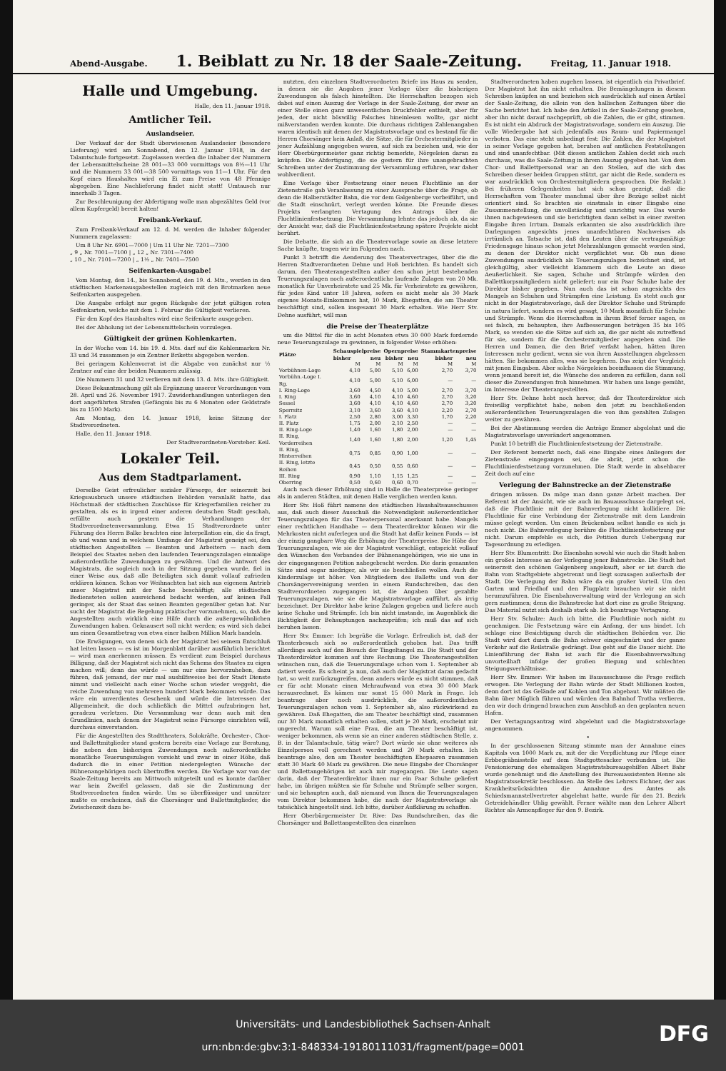Abend-Ausgabe.
1. Beiblatt zu Nr. 18 der Saale-Zeitung.
Freitag, 11. Januar 1918.
Halle und Umgebung.
Halle, den 11. Januar 1918.
Amtlicher Teil.
Auslandseier.
Der Verkauf der der Stadt überwiesenen Auslandseier (besondere Lieferung) wird am Sonnabend, den 12. Januar 1918, in der Talamtschule fortgesetzt. Zugelassen werden die Inhaber der Nummern der Lebensmittelscheine 28 001—33 000 vormittags von 8½—11 Uhr und die Nummern 33 001—38 500 vormittags von 11—1 Uhr. Für den Kopf eines Haushaltes wird ein Ei zum Preise von 48 Pfennige abgegeben. Eine Nachlieferung findet nicht statt! Umtausch nur innerhalb 3 Tagen.
Zur Beschleunigung der Abfertigung wolle man abgezähltes Geld (vor allem Kupfergeld) bereit halten!
Freibank-Verkauf.
Zum Freibank-Verkauf am 12. d. M. werden die Inhaber folgender Nummern zugelassen:
Um 8 Uhr Nr. 6901—7000 | Um 11 Uhr Nr. 7201—7300
„ 9 „ Nr. 7001—7100 | „ 12 „ Nr. 7301—7400
„ 10 „ Nr. 7101—7200 | „ 1½ „ Nr. 7401—7500
Seifenkarten-Ausgabe!
Vom Montag, den 14., bis Sonnabend, den 19. d. Mts., werden in den städtischen Markenausgabestellen zugleich mit den Brotmarken neue Seifenkarten ausgegeben.
Die Ausgabe erfolgt nur gegen Rückgabe der jetzt gültigen roten Seifenkarten, welche mit dem 1. Februar die Gültigkeit verlieren.
Für den Kopf des Haushaltes wird eine Seifenkarte ausgegeben.
Bei der Abholung ist der Lebensmittelschein vorzulegen.
Gültigkeit der grünen Kohlenkarten.
In der Woche vom 14. bis 19. d. Mts. darf auf die Kohlenmarken Nr. 33 und 34 zusammen je ein Zentner Briketts abgegeben werden.
Bei geringem Kohlenvorrat ist die Abgabe von zunächst nur ½ Zentner auf eine der beiden Nummern zulässig.
Die Nummern 31 und 32 verlieren mit dem 13. d. Mts. ihre Gültigkeit.
Diese Bekanntmachung gilt als Ergänzung unserer Verordnungen vom 28. April und 26. November 1917. Zuwiderhandlungen unterliegen den dort angeführten Strafen (Gefängnis bis zu 6 Monaten oder Geldstrafe bis zu 1500 Mark).
Am Montag, den 14. Januar 1918, keine Sitzung der Stadtverordneten.
Halle, den 11. Januar 1918.
Der Stadtverordneten-Vorsteher. Keil.
Lokaler Teil.
Aus dem Stadtparlament.
Derselbe Geist erfreulicher sozialer Fürsorge, der seinerzeit bei Kriegsausbruch unsere städtischen Behörden veranlaßt hatte, das Höchstmaß der städtischen Zuschüsse für Kriegerfamilien reicher zu gestalten, als es in irgend einer anderen deutschen Stadt geschah, erfüllte auch gestern die Verhandlungen der Stadtverordnetenversammlung. Etwa 15 Stadtverordnete unter Führung des Herrn Balke brachten eine Interpellation ein, die da fragt, ob und wann und in welchem Umfange der Magistrat geneigt sei, den städtischen Angestellten — Beamten und Arbeitern — nach dem Beispiel des Staates neben den laufenden Teuerungszulagen einmalige außerordentliche Zuwendungen zu gewähren. Und die Antwort des Magistrats, die sogleich noch in der Sitzung gegeben wurde, fiel in einer Weise aus, daß alle Beteiligten sich damit vollauf zufrieden erklären können. Schon vor Weihnachten hat sich aus eigenem Antrieb unser Magistrat mit der Sache beschäftigt; alle städtischen Bediensteten sollen ausreichend bedacht werden, auf keinen Fall geringer, als der Staat das seinen Beamten gegenüber getan hat. Nur sucht der Magistrat die Regelung praktischer vorzunehmen, so, daß die Angestellten auch wirklich eine Hilfe durch die außergewöhnlichen Zuwendungen haben. Geknausert soll nicht werden; es wird sich dabei um einen Gesamtbetrag von etwa einer halben Million Mark handeln.
Die Erwägungen, von denen sich der Magistrat bei seinem Entschluß hat leiten lassen — es ist im Morgenblatt darüber ausführlich berichtet — wird man anerkennen müssen. Es verdient zum Beispiel durchaus Billigung, daß der Magistrat sich nicht das Schema des Staates zu eigen machen will; denn das würde — um nur eins hervorzuheben, dazu führen, daß jemand, der nur mal aushilfsweise bei der Stadt Dienste nimmt und vielleicht nach einer Woche schon wieder weggeht, die reiche Zuwendung von mehreren hundert Mark bekommen würde. Das wäre ein unverdientes Geschenk und würde die Interessen der Allgemeinheit, die doch schließlich die Mittel aufzubringen hat, geradezu verletzen. Die Versammlung war denn auch mit den Grundlinien, nach denen der Magistrat seine Fürsorge einrichten will, durchaus einverstanden.
Für die Angestellten des Stadttheaters, Solokräfte, Orchester-, Chor- und Ballettmitglieder stand gestern bereits eine Vorlage zur Beratung, die neben den bisherigen Zuwendungen noch außerordentliche monatliche Teuerungszulagen vorsieht und zwar in einer Höhe, daß dadurch die in einer Petition niedergelegten Wünsche der Bühnenangehörigen noch übertroffen werden. Die Vorlage war von der Saale-Zeitung bereits am Mittwoch mitgeteilt und es konnte darüber war kein Zweifel gelassen, daß sie die Zustimmung der Stadtverordneten finden würde. Um so überflüssiger und unnützer mußte es erscheinen, daß die Chorsänger und Ballettmitglieder, die Zwischenzeit dazu be-
nutzten, den einzelnen Stadtverordneten Briefe ins Haus zu senden, in denen sie die Angaben jener Vorlage über die bisherigen Zuwendungen als falsch hinstellten. Die Herrschaften bezogen sich dabei auf einen Auszug der Vorlage in der Saale-Zeitung, der zwar an einer Stelle einen ganz unwesentlichen Druckfehler enthielt, aber für jeden, der nicht böswillig Falsches hineinlesen wollte, gar nicht mißverstanden werden konnte. Die durchaus richtigen Zahlenangaben waren identisch mit denen der Magistratsvorlage und es bestand für die Herren Chorsänger kein Anlaß, die Sätze, die für Orchestermitglieder in jener Aufzählung angegeben waren, auf sich zu beziehen und, wie der Herr Oberbürgermeister ganz richtig bemerkte, Nörgeleien daran zu knüpfen. Die Abfertigung, die sie gestern für ihre unangebrachten Schreiben unter der Zustimmung der Versammlung erfuhren, war daher wohlverdient.
Eine Vorlage über Festsetzung einer neuen Fluchtlinie an der Zietenstraße gab Veranlassung zu einer Aussprache über die Frage, ob denn die Halberstädter Bahn, die vor dem Galgenberge vorbeiführt, und die Stadt einschnürt, verlegt werden könne. Die Freunde dieses Projekts verlangten Vertagung des Antrags über die Fluchtlinienfestsetzung. Die Versammlung lehnte das jedoch ab, da sie der Ansicht war, daß die Fluchtlinienfestsetzung spätere Projekte nicht berührt.
Die Debatte, die sich an die Theatervorlage sowie an diese letztere Sache knüpfte, tragen wir im Folgenden nach.
Punkt 3 betrifft die Aenderung des Theatervertrages, über die die Herren Stadtverordneten Dehne und Hoß berichten. Es handelt sich darum, den Theaterangestellten außer den schon jetzt bestehenden Teuerungszulagen noch außerordentliche laufende Zulagen von 20 Mk. monatlich für Unverheiratete und 25 Mk. für Verheiratete zu gewähren, für jedes Kind unter 18 Jahren, sofern es nicht mehr als 30 Mark eigenes Monats-Einkommen hat, 10 Mark, Ehegatten, die am Theater beschäftigt sind, sollen insgesamt 30 Mark erhalten. Wie Herr Stv. Dehne ausführt, will man
die Preise der Theaterplätze
um die Mittel für die in acht Monaten etwa 30 000 Mark fordernde neue Teuerungszulage zu gewinnen, in folgender Weise erhöhen:
| Plätze | Schauspielpreise | | Opernpreise | | Stammkartenpreise | |
| --- | --- | --- | --- | --- | --- | --- |
| | bisher | neu | bisher | neu | bisher | neu |
| | M | M | M | M | M | M |
| Vorbühnen-Loge | 4,10 | 5,00 | 5,10 | 6,00 | 2,70 | 3,70 |
| Vorbühn.-Loge I. Rg. | 4,10 | 5,00 | 5,10 | 6,00 | — | — |
| I. Ring-Loge | 3,60 | 4,50 | 4,10 | 5,00 | 2,70 | 3,70 |
| I. Ring | 3,60 | 4,10 | 4,10 | 4,60 | 2,70 | 3,20 |
| Sessel | 3,60 | 4,10 | 4,10 | 4,60 | 2,70 | 3,20 |
| Sperrsitz | 3,10 | 3,60 | 3,60 | 4,10 | 2,20 | 2,70 |
| I. Platz | 2,50 | 2,80 | 3,00 | 3,30 | 1,70 | 2,20 |
| II. Platz | 1,75 | 2,00 | 2,10 | 2,50 | — | — |
| II. Ring-Loge | 1,40 | 1,60 | 1,80 | 2,00 | — | — |
| II. Ring, Vorderreihen | 1,40 | 1,60 | 1,80 | 2,00 | 1,20 | 1,45 |
| II. Ring, Hinterreihen | 0,75 | 0,85 | 0,90 | 1,00 | — | — |
| II. Ring, letzte Reihen | 0,45 | 0,50 | 0,55 | 0,60 | — | — |
| III. Ring | 0,90 | 1,10 | 1,15 | 1,25 | — | — |
| Oberring | 0,50 | 0,60 | 0,60 | 0,70 | — | — |
Auch nach dieser Erhöhung sind in Halle die Theaterpreise geringer als in anderen Städten, mit denen Halle verglichen werden kann.
Herr Stv. Hoß führt namens des städtischen Haushaltsausschusses aus, daß auch dieser Ausschuß die Notwendigkeit außerordentlicher Teuerungszulagen für das Theaterpersonal anerkannt habe. Mangels einer rechtlichen Handhabe — dem Theaterdirektor können wir die Mehrkosten nicht auferlegen und die Stadt hat dafür keinen Fonds — ist der einzig gangbare Weg die Erhöhung der Theaterpreise. Die Höhe der Teuerungszulagen, wie sie der Magistrat vorschlägt, entspricht vollauf den Wünschen des Verbandes der Bühnenangehörigen, wie sie uns in der eingegangenen Petition nahegebracht werden. Die darin genannten Sätze sind sogar niedriger, als wir sie beschließen wollen. Auch die Kinderzulage ist höher. Von Mitgliedern des Balletts und von der Chorsängervereinigung werden in einem Rundschreiben, das den Stadtverordneten zugegangen ist, die Angaben über gezahlte Teuerungszulagen, wie sie die Magistratsvorlage aufführt, als irrig bezeichnet. Der Direktor habe keine Zulagen gegeben und liefere auch keine Schuhe und Strümpfe. Ich bin nicht imstande, im Augenblick die Richtigkeit der Behauptungen nachzuprüfen; ich muß das auf sich beruhen lassen.
Herr Stv. Emmer: Ich begrüße die Vorlage. Erfreulich ist, daß der Theaterbesuch sich so außerordentlich gehoben hat. Das trifft allerdings auch auf den Besuch der Tingeltangel zu. Die Stadt und der Theaterdirektor kommen auf ihre Rechnung. Die Theaterangestellten wünschen nun, daß die Teuerungszulage schon vom 1. September ab datiert werde. Es scheint ja nun, daß auch der Magistrat daran gedacht hat, so weit zurückzugreifen, denn anders würde es nicht stimmen, daß er für acht Monate einen Mehraufwand von etwa 30 000 Mark herausrechnet. Es kämen nur sonst 15 000 Mark in Frage. Ich beantrage aber noch ausdrücklich, die außerordentlichen Teuerungszulagen schon vom 1. September ab, also rückwirkend zu gewähren. Daß Ehegatten, die am Theater beschäftigt sind, zusammen nur 30 Mark monatlich erhalten sollen, statt je 20 Mark, erscheint mir ungerecht. Warum soll eine Frau, die am Theater beschäftigt ist, weniger bekommen, als wenn sie an einer anderen städtischen Stelle, z. B. in der Talamtschule, tätig wäre? Dort würde sie ohne weiteres als Einzelperson voll gerechnet werden und 20 Mark erhalten. Ich beantrage also, den am Theater beschäftigten Ehepaaren zusammen statt 30 Mark 40 Mark zu gewähren. Die neue Eingabe der Chorsänger und Ballettangehörigen ist auch mir zugegangen. Die Leute sagen darin, daß der Theaterdirektor ihnen nur ein Paar Schuhe geliefert habe, im übrigen müßten sie für Schuhe und Strümpfe selber sorgen, und sie behaupten auch, daß niemand von Ihnen die Teuerungszulagen vom Direktor bekommen habe, die nach der Magistratsvorlage als tatsächlich hingestellt sind. Ich bitte, darüber Aufklärung zu schaffen.
Herr Oberbürgermeister Dr. Rive: Das Rundschreiben, das die Chorsänger und Ballettangestellten den einzelnen
Stadtverordneten haben zugehen lassen, ist eigentlich ein Privatbrief. Der Magistrat hat ihn nicht erhalten. Die Bemängelungen in diesem Schreiben knüpfen an und beziehen sich ausdrücklich auf einen Artikel der Saale-Zeitung, die allein von den hallischen Zeitungen über die Sache berichtet hat. Ich habe den Artikel in der Saale-Zeitung gesehen, aber ihn nicht darauf nachgeprüft, ob die Zahlen, die er gibt, stimmen. Es ist nicht ein Abdruck der Magistratsvorlage, sondern ein Auszug. Die volle Wiedergabe hat sich jedenfalls aus Raum- und Papiermangel verboten. Das eine steht unbedingt fest: Die Zahlen, die der Magistrat in seiner Vorlage gegeben hat, beruhen auf amtlichen Feststellungen und sind unanfechtbar. (Mit diesen amtlichen Zahlen deckt sich auch durchaus, was die Saale-Zeitung in ihrem Auszug gegeben hat. Von dem Chor- und Ballettpersonal war an den Stellen, auf die sich das Schreiben dieser beiden Gruppen stützt, gar nicht die Rede, sondern es war ausdrücklich von Orchestermitgliedern gesprochen. Die Redakt.) Bei früheren Gelegenheiten hat sich schon gezeigt, daß die Herrschaften vom Theater manchmal über ihre Bezüge selbst nicht orientiert sind. So brachten sie einstmals in einer Eingabe eine Zusammenstellung, die unvollständig und unrichtig war. Das wurde ihnen nachgewiesen und sie berichtigten dann selbst in einer zweiten Eingabe ihren Irrtum. Damals erkannten sie also ausdrücklich ihre Darlegungen angesichts jenes unanfechtbaren Nachweises als irrtümlich an. Tatsache ist, daß den Leuten über die vertragsmäßige Friedensgage hinaus schon jetzt Mehrzahlungen gemacht worden sind, zu denen der Direktor nicht verpflichtet war. Ob nun diese Zuwendungen ausdrücklich als Teuerungszulagen bezeichnet sind, ist gleichgültig, aber vielleicht klammern sich die Leute an diese Aeußerlichkeit. Sie sagen, Schuhe und Strümpfe würden den Ballettkorpsmitgliedern nicht geliefert; nur ein Paar Schuhe habe der Direktor bisher gegeben. Nun auch das ist schon angesichts des Mangels an Schuhen und Strümpfen eine Leistung. Es steht auch gar nicht in der Magistratsvorlage, daß der Direktor Schuhe und Strümpfe in natura liefert, sondern es wird gesagt, 10 Mark monatlich für Schuhe und Strümpfe. Wenn die Herrschaften in ihrem Brief ferner sagen, es sei falsch, zu behaupten, ihre Aufbesserungen betrügen 35 bis 105 Mark, so wenden sie die Sätze auf sich an, die gar nicht als zutreffend für sie, sondern für die Orchestermitglieder angegeben sind. Die Herren und Damen, die den Brief verfaßt haben, hätten ihren Interessen mehr gedient, wenn sie von ihren Ausstellungen abgelassen hätten. Sie bekommen alles, was sie begehren. Das zeigt der Vergleich mit jenen Eingaben. Aber solche Nörgeleien beeinflussen die Stimmung, wenn jemand bereit ist, die Wünsche des anderen zu erfüllen, dann soll dieser die Zuwendungen froh hinnehmen. Wir haben uns lange gemüht, im Interesse der Theaterangestellten.
Herr Stv. Dehne hebt noch hervor, daß der Theaterdirektor sich freiwillig verpflichtet habe, neben den jetzt zu beschließenden außerordentlichen Teuerungszulagen die von ihm gezahlten Zulagen weiter zu gewähren.
Bei der Abstimmung werden die Anträge Emmer abgelehnt und die Magistratsvorlage unverändert angenommen.
Punkt 10 betrifft die Fluchtlinienfestsetzung der Zietenstraße.
Der Referent bemerkt noch, daß eine Eingabe eines Anliegers der Zietenstraße eingegangen sei, die abrät, jetzt schon die Fluchtlinienfestsetzung vorzunehmen. Die Stadt werde in absehbarer Zeit doch auf eine
Verlegung der Bahnstrecke an der Zietenstraße
dringen müssen. Da möge man dann ganze Arbeit machen. Der Referent ist der Ansicht, wie sie auch im Bauausschusse dargelegt sei, daß die Fluchtlinie mit der Bahnverlegung nicht kollidiere. Die Fluchtlinie für eine Verbindung der Zietenstraße mit dem Landrain müsse gelegt werden. Um einen Brückenbau selbst handle es sich ja noch nicht. Die Bahnverlegung berühre die Fluchtlinienfestsetzung gar nicht. Darum empfehle es sich, die Petition durch Uebergang zur Tagesordnung zu erledigen.
Herr Stv. Blumentritt: Die Eisenbahn sowohl wie auch die Stadt haben ein großes Interesse an der Verlegung jener Bahnstrecke. Die Stadt hat seinerzeit den schönen Galgenberg angekauft, aber er ist durch die Bahn vom Stadtgebiete abgetrennt und liegt sozusagen außerhalb der Stadt. Die Verlegung der Bahn wäre da ein großer Vorteil. Um den Garten und Friedhof und den Flugplatz brauchen wir sie nicht herumzuführen. Die Eisenbahnverwaltung wird der Verlegung an sich gern zustimmen; denn die Bahnstrecke hat dort eine zu große Steigung. Das Material nutzt sich deshalb stark ab. Ich beantrage Vertagung.
Herr Stv. Schulze: Auch ich bitte, die Fluchtlinie noch nicht zu genehmigen. Die Festsetzung wäre ein Anfang, der uns bindet. Ich schlage eine Besichtigung durch die städtischen Behörden vor. Die Stadt wird dort durch die Bahn schwer eingeschnürt und der ganze Verkehr auf die Reilstraße gedrängt. Das geht auf die Dauer nicht. Die Linienführung der Bahn ist auch für die Eisenbahnverwaltung unvorteilhaft infolge der großen Biegung und schlechten Steigungsverhältnisse.
Herr Stv. Emmer: Wir haben im Bauausschusse die Frage reiflich erwogen. Die Verlegung der Bahn würde der Stadt Millionen kosten, denn dort ist das Gelände auf Kohlen und Ton abgebaut. Wir müßten die Bahn über Möglich führen und würden den Bahnhof Trotha verlieren, den wir doch dringend brauchen zum Anschluß an den geplanten neuen Hafen.
Der Vertagungsantrag wird abgelehnt und die Magistratsvorlage angenommen.
•
In der geschlossenen Sitzung stimmte man der Annahme eines Kapitals von 1000 Mark zu, mit der die Verpflichtung zur Pflege einer Erbbegräbnisstelle auf dem Stadtgottesacker verbunden ist. Die Pensionierung des ehemaligen Magistratsbureaugehilfen Albert Bahr wurde genehmigt und die Anstellung des Bureauassistenten Henne als Magistratssekretär beschlossen. An Stelle des Lehrers Eichner, der aus Krankheitsrücksichten die Annahme des Amtes als Schiedsmannstellvertreter abgelehnt hatte, wurde für den 21. Bezirk Getreidehändler Uhlig gewählt. Ferner wählte man den Lehrer Albert Richter als Armenpfleger für den 9. Bezirk.
Universitäts- und Landesbibliothek Sachsen-Anhalt
urn:nbn:de:gbv:3:1-848334-19180111031/fragment/page=0001
DFG